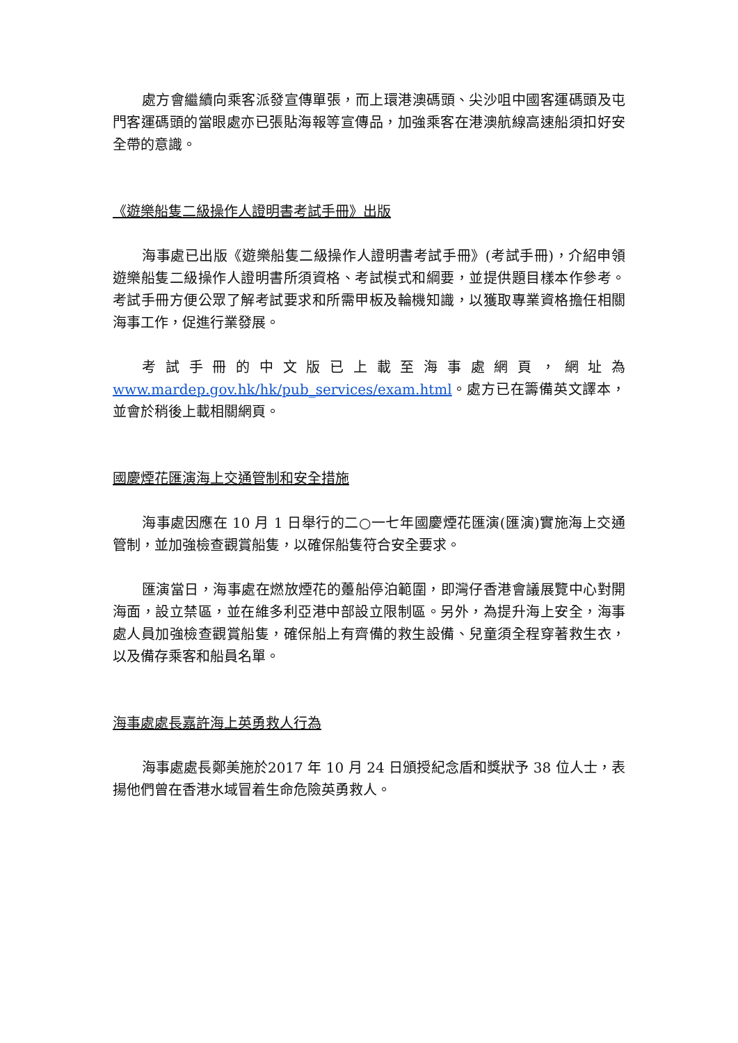處方會繼續向乘客派發宣傳單張，而上環港澳碼頭、尖沙咀中國客運碼頭及屯門客運碼頭的當眼處亦已張貼海報等宣傳品，加強乘客在港澳航線高速船須扣好安全帶的意識。
《遊樂船隻二級操作人證明書考試手冊》出版
海事處已出版《遊樂船隻二級操作人證明書考試手冊》(考試手冊)，介紹申領遊樂船隻二級操作人證明書所須資格、考試模式和綱要，並提供題目樣本作參考。考試手冊方便公眾了解考試要求和所需甲板及輪機知識，以獲取專業資格擔任相關海事工作，促進行業發展。
考試手冊的中文版已上載至海事處網頁，網址為 www.mardep.gov.hk/hk/pub_services/exam.html。處方已在籌備英文譯本，並會於稍後上載相關網頁。
國慶煙花匯演海上交通管制和安全措施
海事處因應在 10 月 1 日舉行的二○一七年國慶煙花匯演(匯演)實施海上交通管制，並加強檢查觀賞船隻，以確保船隻符合安全要求。
匯演當日，海事處在燃放煙花的躉船停泊範圍，即灣仔香港會議展覽中心對開海面，設立禁區，並在維多利亞港中部設立限制區。另外，為提升海上安全，海事處人員加強檢查觀賞船隻，確保船上有齊備的救生設備、兒童須全程穿著救生衣，以及備存乘客和船員名單。
海事處處長嘉許海上英勇救人行為
海事處處長鄭美施於2017 年 10 月 24 日頒授紀念盾和獎狀予 38 位人士，表揚他們曾在香港水域冒着生命危險英勇救人。